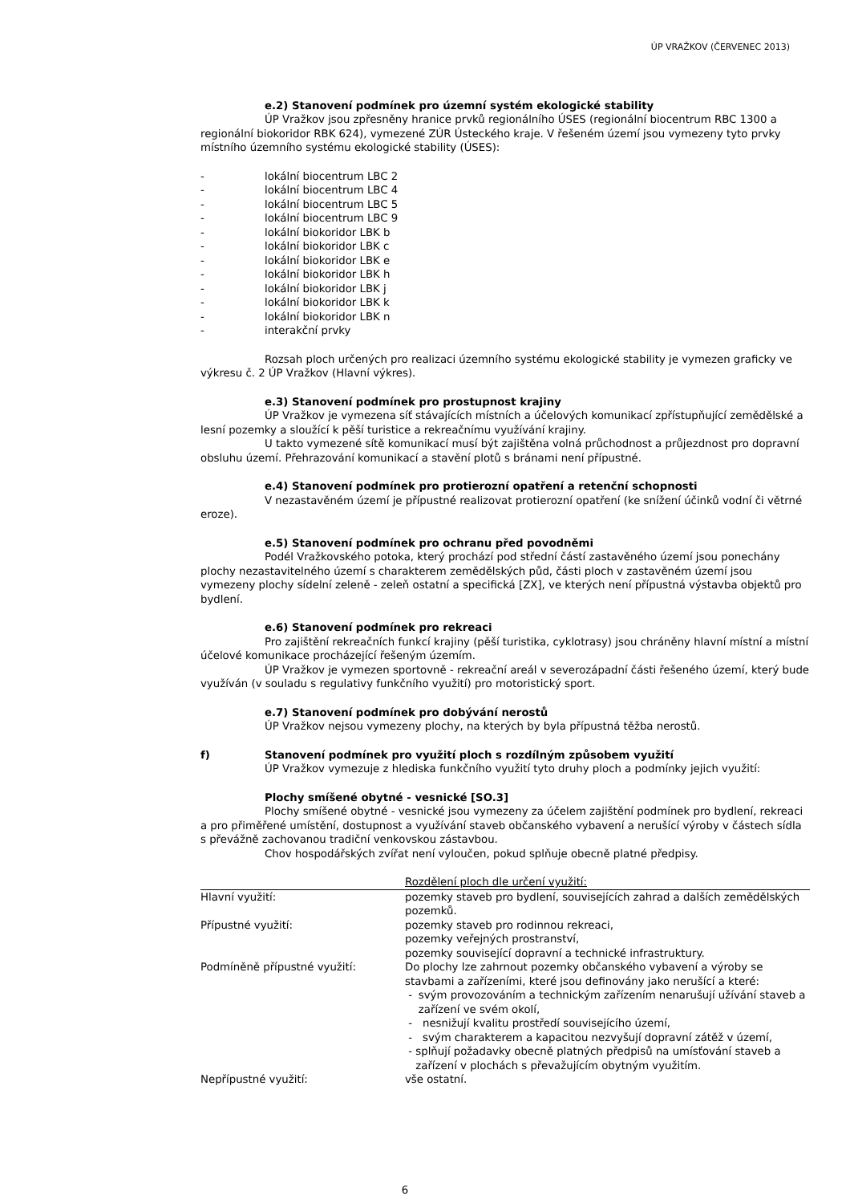ÚP VRAŽKOV (ČERVENEC 2013)
e.2) Stanovení podmínek pro územní systém ekologické stability
ÚP Vražkov jsou zpřesněny hranice prvků regionálního ÚSES (regionální biocentrum RBC 1300 a regionální biokoridor RBK 624), vymezené ZÚR Ústeckého kraje. V řešeném území jsou vymezeny tyto prvky místního územního systému ekologické stability (ÚSES):
- lokální biocentrum LBC 2
- lokální biocentrum LBC 4
- lokální biocentrum LBC 5
- lokální biocentrum LBC 9
- lokální biokoridor LBK b
- lokální biokoridor LBK c
- lokální biokoridor LBK e
- lokální biokoridor LBK h
- lokální biokoridor LBK j
- lokální biokoridor LBK k
- lokální biokoridor LBK n
- interakční prvky
Rozsah ploch určených pro realizaci územního systému ekologické stability je vymezen graficky ve výkresu č. 2 ÚP Vražkov (Hlavní výkres).
e.3) Stanovení podmínek pro prostupnost krajiny
ÚP Vražkov je vymezena síť stávajících místních a účelových komunikací zpřístupňující zemědělské a lesní pozemky a sloužící k pěší turistice a rekreačnímu využívání krajiny.
U takto vymezené sítě komunikací musí být zajištěna volná průchodnost a průjezdnost pro dopravní obsluhu území. Přehrazování komunikací a stavění plotů s bránami není přípustné.
e.4) Stanovení podmínek pro protierozní opatření a retenční schopnosti
V nezastavěném území je přípustné realizovat protierozní opatření (ke snížení účinků vodní či větrné eroze).
e.5) Stanovení podmínek pro ochranu před povodněmi
Podél Vražkovského potoka, který prochází pod střední částí zastavěného území jsou ponechány plochy nezastavitelného území s charakterem zemědělských půd, části ploch v zastavěném území jsou vymezeny plochy sídelní zeleně - zeleň ostatní a specifická [ZX], ve kterých není přípustná výstavba objektů pro bydlení.
e.6) Stanovení podmínek pro rekreaci
Pro zajištění rekreačních funkcí krajiny (pěší turistika, cyklotrasy) jsou chráněny hlavní místní a místní účelové komunikace procházející řešeným územím.
ÚP Vražkov je vymezen sportovně - rekreační areál v severozápadní části řešeného území, který bude využíván (v souladu s regulativy funkčního využití) pro motoristický sport.
e.7) Stanovení podmínek pro dobývání nerostů
ÚP Vražkov nejsou vymezeny plochy, na kterých by byla přípustná těžba nerostů.
f) Stanovení podmínek pro využití ploch s rozdílným způsobem využití
ÚP Vražkov vymezuje z hlediska funkčního využití tyto druhy ploch a podmínky jejich využití:
Plochy smíšené obytné - vesnické [SO.3]
Plochy smíšené obytné - vesnické jsou vymezeny za účelem zajištění podmínek pro bydlení, rekreaci a pro přiměřené umístění, dostupnost a využívání staveb občanského vybavení a nerušící výroby v částech sídla s převážně zachovanou tradiční venkovskou zástavbou.
Chov hospodářských zvířat není vyloučen, pokud splňuje obecně platné předpisy.
| | Rozdělení ploch dle určení využití: |
| --- | --- |
| Hlavní využití: | pozemky staveb pro bydlení, souvisejících zahrad a dalších zemědělských pozemků. |
| Přípustné využití: | pozemky staveb pro rodinnou rekreaci, pozemky veřejných prostranství, pozemky související dopravní a technické infrastruktury. |
| Podmíněně přípustné využití: | Do plochy lze zahrnout pozemky občanského vybavení a výroby se stavbami a zařízeními, které jsou definovány jako nerušící a které: - svým provozováním a technickým zařízením nenarušují užívání staveb a zařízení ve svém okolí, - nesnižují kvalitu prostředí souvisejícího území, - svým charakterem a kapacitou nezvyšují dopravní zátěž v území, - splňují požadavky obecně platných předpisů na umísťování staveb a zařízení v plochách s převažujícím obytným využitím. |
| Nepřípustné využití: | vše ostatní. |
6